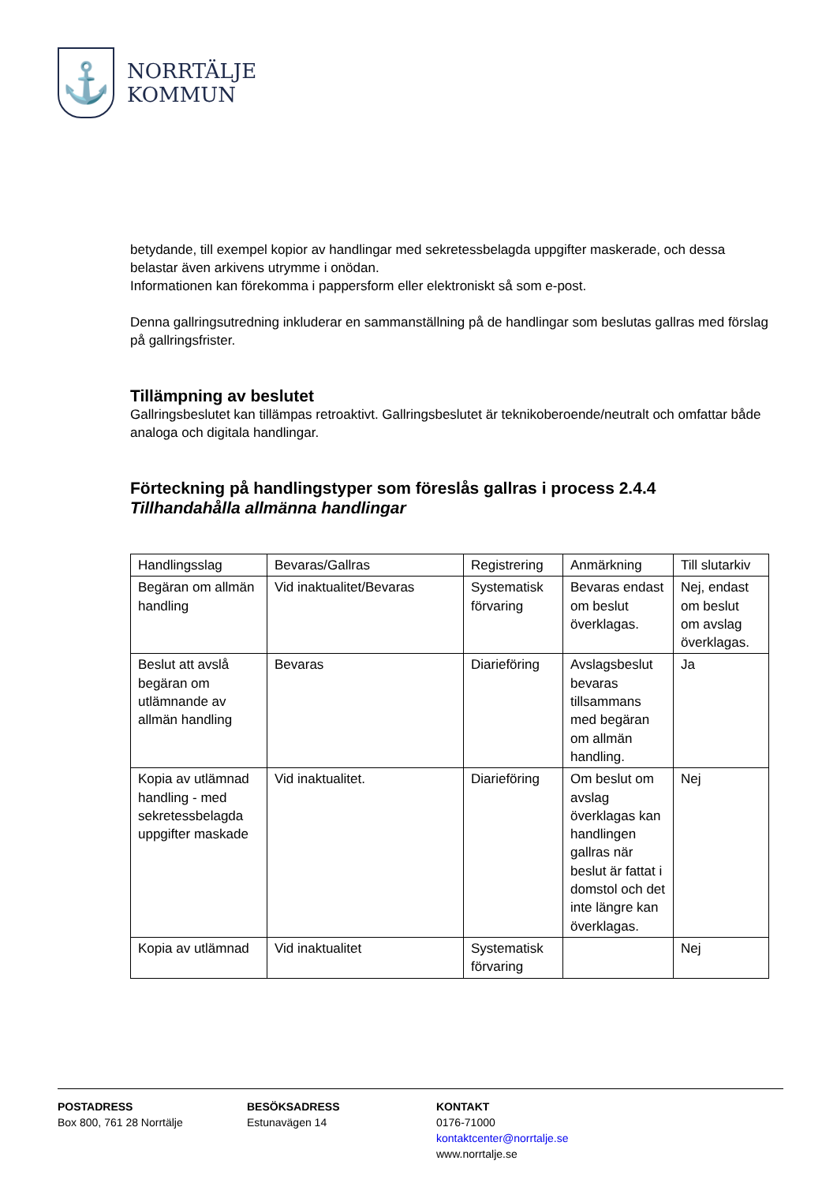⚓
NORRTÄLJE
KOMMUN
betydande, till exempel kopior av handlingar med sekretessbelagda uppgifter maskerade, och dessa belastar även arkivens utrymme i onödan.
Informationen kan förekomma i pappersform eller elektroniskt så som e-post.
Denna gallringsutredning inkluderar en sammanställning på de handlingar som beslutas gallras med förslag på gallringsfrister.
Tillämpning av beslutet
Gallringsbeslutet kan tillämpas retroaktivt. Gallringsbeslutet är teknikoberoende/neutralt och omfattar både analoga och digitala handlingar.
Förteckning på handlingstyper som föreslås gallras i process 2.4.4
Tillhandahålla allmänna handlingar
| Handlingsslag | Bevaras/Gallras | Registrering | Anmärkning | Till slutarkiv |
| Begäran om allmän handling | Vid inaktualitet/Bevaras | Systematisk förvaring | Bevaras endast om beslut överklagas. | Nej, endast om beslut om avslag överklagas. |
| Beslut att avslå begäran om utlämnande av allmän handling | Bevaras | Diarieföring | Avslagsbeslut bevaras tillsammans med begäran om allmän handling. | Ja |
| Kopia av utlämnad handling - med sekretessbelagda uppgifter maskade | Vid inaktualitet. | Diarieföring | Om beslut om avslag överklagas kan handlingen gallras när beslut är fattat i domstol och det inte längre kan överklagas. | Nej |
| Kopia av utlämnad | Vid inaktualitet | Systematisk förvaring | | Nej |
POSTADRESS
Box 800, 761 28 Norrtälje
BESÖKSADRESS
Estunavägen 14
KONTAKT
0176-71000
kontaktcenter@norrtalje.se
www.norrtalje.se